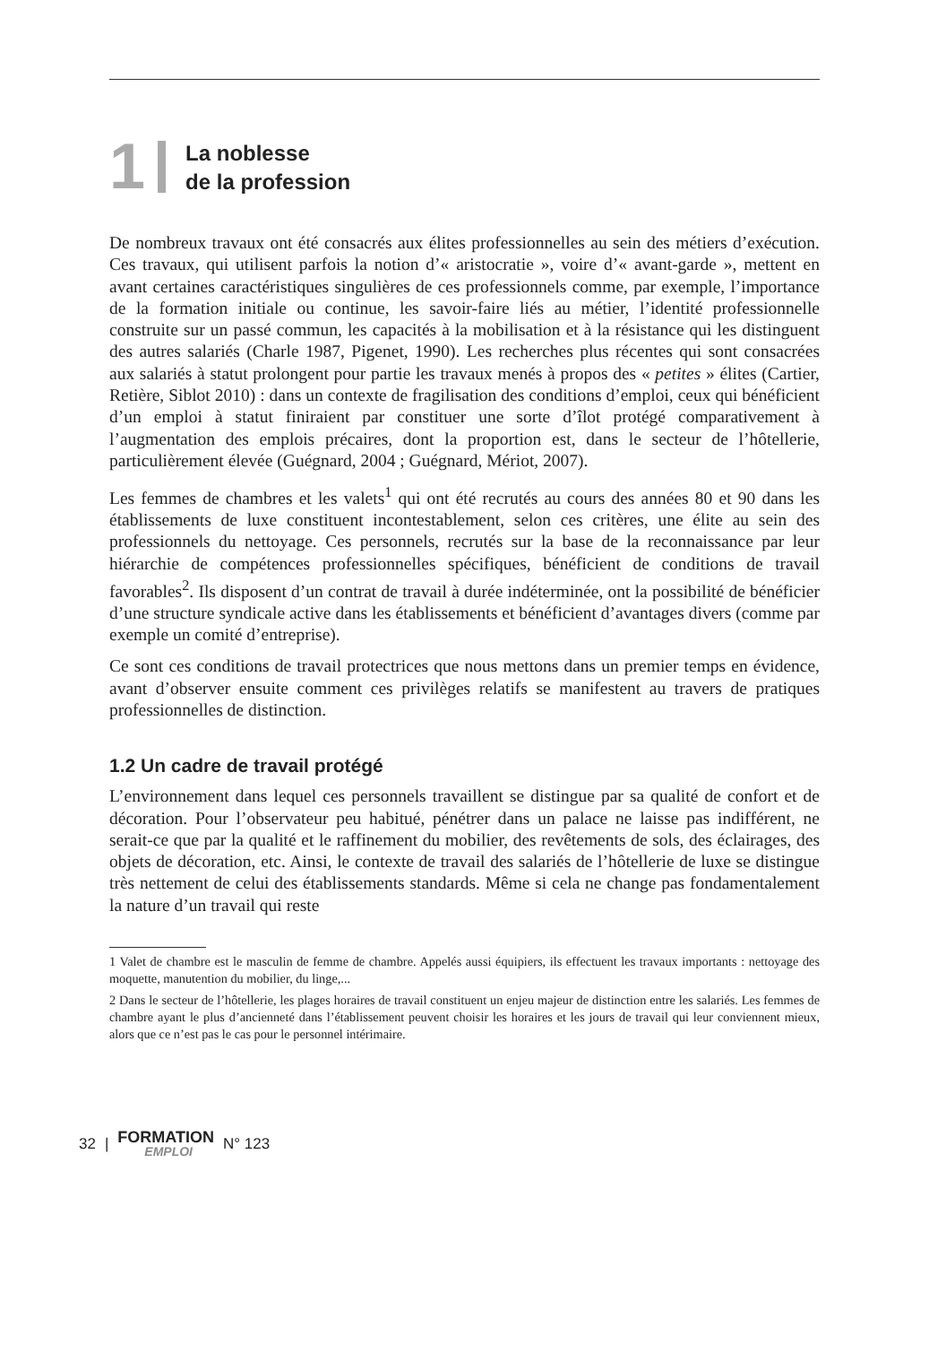1
La noblesse
de la profession
De nombreux travaux ont été consacrés aux élites professionnelles au sein des métiers d’exécution. Ces travaux, qui utilisent parfois la notion d’« aristocratie », voire d’« avant-garde », mettent en avant certaines caractéristiques singulières de ces professionnels comme, par exemple, l’importance de la formation initiale ou continue, les savoir-faire liés au métier, l’identité professionnelle construite sur un passé commun, les capacités à la mobilisation et à la résistance qui les distinguent des autres salariés (Charle 1987, Pigenet, 1990). Les recherches plus récentes qui sont consacrées aux salariés à statut prolongent pour partie les travaux menés à propos des « petites » élites (Cartier, Retière, Siblot 2010) : dans un contexte de fragilisation des conditions d’emploi, ceux qui bénéficient d’un emploi à statut finiraient par constituer une sorte d’îlot protégé comparativement à l’augmentation des emplois précaires, dont la proportion est, dans le secteur de l’hôtellerie, particulièrement élevée (Guégnard, 2004 ; Guégnard, Mériot, 2007).
Les femmes de chambres et les valets<sup>1</sup> qui ont été recrutés au cours des années 80 et 90 dans les établissements de luxe constituent incontestablement, selon ces critères, une élite au sein des professionnels du nettoyage. Ces personnels, recrutés sur la base de la reconnaissance par leur hiérarchie de compétences professionnelles spécifiques, bénéficient de conditions de travail favorables<sup>2</sup>. Ils disposent d’un contrat de travail à durée indéterminée, ont la possibilité de bénéficier d’une structure syndicale active dans les établissements et bénéficient d’avantages divers (comme par exemple un comité d’entreprise).
Ce sont ces conditions de travail protectrices que nous mettons dans un premier temps en évidence, avant d’observer ensuite comment ces privilèges relatifs se manifestent au travers de pratiques professionnelles de distinction.
1.2 Un cadre de travail protégé
L’environnement dans lequel ces personnels travaillent se distingue par sa qualité de confort et de décoration. Pour l’observateur peu habitué, pénétrer dans un palace ne laisse pas indifférent, ne serait-ce que par la qualité et le raffinement du mobilier, des revêtements de sols, des éclairages, des objets de décoration, etc. Ainsi, le contexte de travail des salariés de l’hôtellerie de luxe se distingue très nettement de celui des établissements standards. Même si cela ne change pas fondamentalement la nature d’un travail qui reste
1 Valet de chambre est le masculin de femme de chambre. Appelés aussi équipiers, ils effectuent les travaux importants : nettoyage des moquette, manutention du mobilier, du linge,...
2 Dans le secteur de l’hôtellerie, les plages horaires de travail constituent un enjeu majeur de distinction entre les salariés. Les femmes de chambre ayant le plus d’ancienneté dans l’établissement peuvent choisir les horaires et les jours de travail qui leur conviennent mieux, alors que ce n’est pas le cas pour le personnel intérimaire.
32 | FORMATION
EMPLOI N° 123